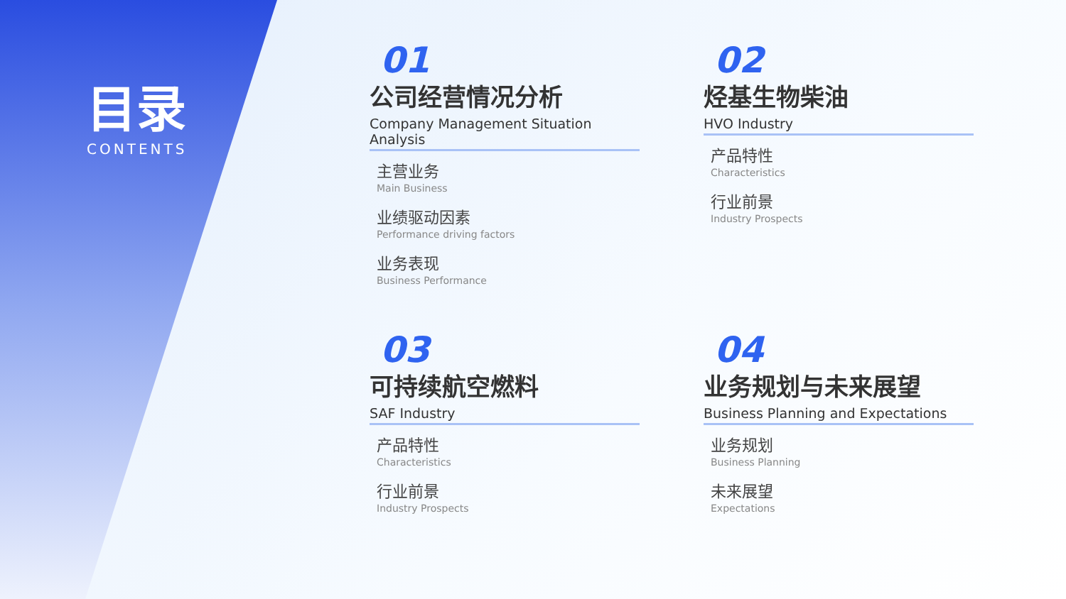目录
CONTENTS
01
公司经营情况分析
Company Management Situation Analysis
主营业务
Main Business
业绩驱动因素
Performance driving factors
业务表现
Business Performance
02
烃基生物柴油
HVO Industry
产品特性
Characteristics
行业前景
Industry Prospects
03
可持续航空燃料
SAF Industry
产品特性
Characteristics
行业前景
Industry Prospects
04
业务规划与未来展望
Business Planning and Expectations
业务规划
Business Planning
未来展望
Expectations